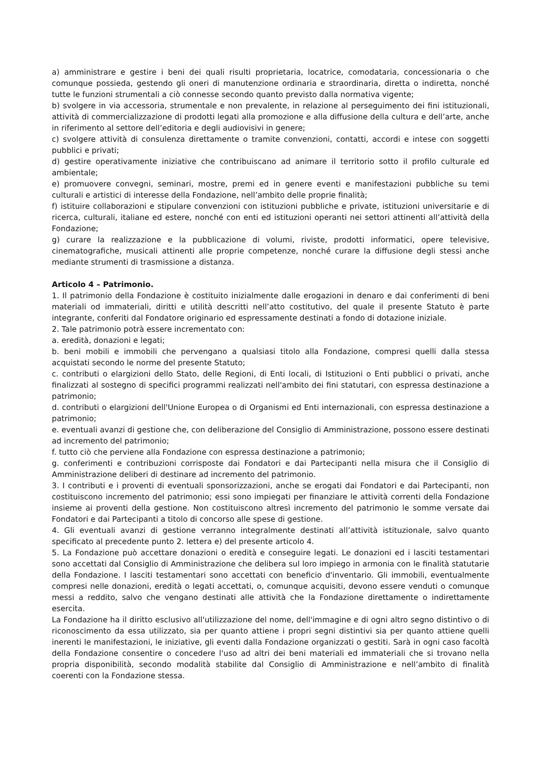a) amministrare e gestire i beni dei quali risulti proprietaria, locatrice, comodataria, concessionaria o che comunque possieda, gestendo gli oneri di manutenzione ordinaria e straordinaria, diretta o indiretta, nonché tutte le funzioni strumentali a ciò connesse secondo quanto previsto dalla normativa vigente;
b) svolgere in via accessoria, strumentale e non prevalente, in relazione al perseguimento dei fini istituzionali, attività di commercializzazione di prodotti legati alla promozione e alla diffusione della cultura e dell’arte, anche in riferimento al settore dell’editoria e degli audiovisivi in genere;
c) svolgere attività di consulenza direttamente o tramite convenzioni, contatti, accordi e intese con soggetti pubblici e privati;
d) gestire operativamente iniziative che contribuiscano ad animare il territorio sotto il profilo culturale ed ambientale;
e) promuovere convegni, seminari, mostre, premi ed in genere eventi e manifestazioni pubbliche su temi culturali e artistici di interesse della Fondazione, nell’ambito delle proprie finalità;
f) istituire collaborazioni e stipulare convenzioni con istituzioni pubbliche e private, istituzioni universitarie e di ricerca, culturali, italiane ed estere, nonché con enti ed istituzioni operanti nei settori attinenti all’attività della Fondazione;
g) curare la realizzazione e la pubblicazione di volumi, riviste, prodotti informatici, opere televisive, cinematografiche, musicali attinenti alle proprie competenze, nonché curare la diffusione degli stessi anche mediante strumenti di trasmissione a distanza.
Articolo 4 – Patrimonio.
1. Il patrimonio della Fondazione è costituito inizialmente dalle erogazioni in denaro e dai conferimenti di beni materiali od immateriali, diritti e utilità descritti nell’atto costitutivo, del quale il presente Statuto è parte integrante, conferiti dal Fondatore originario ed espressamente destinati a fondo di dotazione iniziale.
2. Tale patrimonio potrà essere incrementato con:
a. eredità, donazioni e legati;
b. beni mobili e immobili che pervengano a qualsiasi titolo alla Fondazione, compresi quelli dalla stessa acquistati secondo le norme del presente Statuto;
c. contributi o elargizioni dello Stato, delle Regioni, di Enti locali, di Istituzioni o Enti pubblici o privati, anche finalizzati al sostegno di specifici programmi realizzati nell'ambito dei fini statutari, con espressa destinazione a patrimonio;
d. contributi o elargizioni dell'Unione Europea o di Organismi ed Enti internazionali, con espressa destinazione a patrimonio;
e. eventuali avanzi di gestione che, con deliberazione del Consiglio di Amministrazione, possono essere destinati ad incremento del patrimonio;
f. tutto ciò che perviene alla Fondazione con espressa destinazione a patrimonio;
g. conferimenti e contribuzioni corrisposte dai Fondatori e dai Partecipanti nella misura che il Consiglio di Amministrazione deliberi di destinare ad incremento del patrimonio.
3. I contributi e i proventi di eventuali sponsorizzazioni, anche se erogati dai Fondatori e dai Partecipanti, non costituiscono incremento del patrimonio; essi sono impiegati per finanziare le attività correnti della Fondazione insieme ai proventi della gestione. Non costituiscono altresì incremento del patrimonio le somme versate dai Fondatori e dai Partecipanti a titolo di concorso alle spese di gestione.
4. Gli eventuali avanzi di gestione verranno integralmente destinati all’attività istituzionale, salvo quanto specificato al precedente punto 2. lettera e) del presente articolo 4.
5. La Fondazione può accettare donazioni o eredità e conseguire legati. Le donazioni ed i lasciti testamentari sono accettati dal Consiglio di Amministrazione che delibera sul loro impiego in armonia con le finalità statutarie della Fondazione. I lasciti testamentari sono accettati con beneficio d'inventario. Gli immobili, eventualmente compresi nelle donazioni, eredità o legati accettati, o, comunque acquisiti, devono essere venduti o comunque messi a reddito, salvo che vengano destinati alle attività che la Fondazione direttamente o indirettamente esercita.
La Fondazione ha il diritto esclusivo all'utilizzazione del nome, dell'immagine e di ogni altro segno distintivo o di riconoscimento da essa utilizzato, sia per quanto attiene i propri segni distintivi sia per quanto attiene quelli inerenti le manifestazioni, le iniziative, gli eventi dalla Fondazione organizzati o gestiti. Sarà in ogni caso facoltà della Fondazione consentire o concedere l'uso ad altri dei beni materiali ed immateriali che si trovano nella propria disponibilità, secondo modalità stabilite dal Consiglio di Amministrazione e nell’ambito di finalità coerenti con la Fondazione stessa.